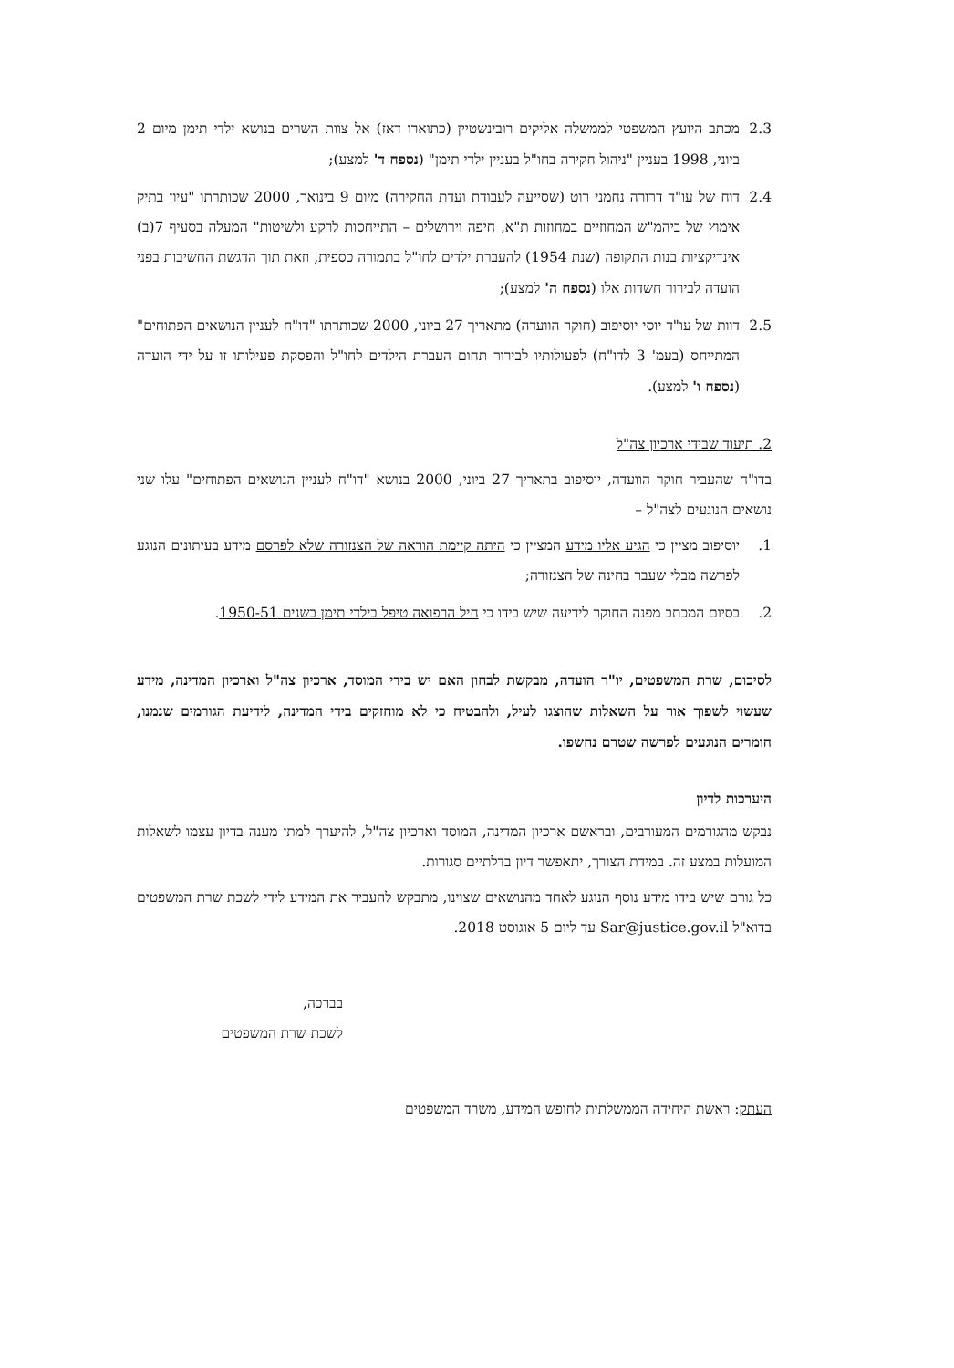2.3 מכתב היועץ המשפטי לממשלה אליקים רובינשטיין (כתוארו דאז) אל צוות השרים בנושא ילדי תימן מיום 2 ביוני, 1998 בעניין "ניהול חקירה בחו"ל בעניין ילדי תימן" (נספח ד' למצע);
2.4 דוח של עו"ד דרורה נחמני רוט (שסייעה לעבודת ועדת החקירה) מיום 9 בינואר, 2000 שכותרתו "עיון בתיק אימוץ של ביהמ"ש המחוזיים במחוזות ת"א, חיפה וירושלים – התייחסות לרקע ולשיטות" המעלה בסעיף 7(ב) אינדיקציות בנות התקופה (שנת 1954) להעברת ילדים לחו"ל בתמורה כספית, וזאת תוך הדגשת החשיבות בפני הועדה לבירור חשדות אלו (נספח ה' למצע);
2.5 דוות של עו"ד יוסי יוסיפוב (חוקר הוועדה) מתאריך 27 ביוני, 2000 שכותרתו "דו"ח לעניין הנושאים הפתוחים" המתייחס (בעמ' 3 לדו"ח) לפעולותיו לבירור תחום העברת הילדים לחו"ל והפסקת פעילותו זו על ידי הועדה (נספח ו' למצע).
2. תיעוד שבידי ארכיון צה"ל
בדו"ח שהעביר חוקר הוועדה, יוסיפוב בתאריך 27 ביוני, 2000 בנושא "דו"ח לעניין הנושאים הפתוחים" עלו שני נושאים הנוגעים לצה"ל –
1. יוסיפוב מציין כי הגיע אליו מידע המציין כי היתה קיימת הוראה של הצנזורה שלא לפרסם מידע בעיתונים הנוגע לפרשה מבלי שעבר בחינה של הצנזורה;
2. בסיום המכתב מפנה החוקר לידיעה שיש בידו כי חיל הרפואה טיפל בילדי תימן בשנים 1950-51.
לסיכום, שרת המשפטים, יו"ר הועדה, מבקשת לבחון האם יש בידי המוסד, ארכיון צה"ל וארכיון המדינה, מידע שעשוי לשפוך אור על השאלות שהוצגו לעיל, ולהבטיח כי לא מוחזקים בידי המדינה, לידיעת הגורמים שנמנו, חומרים הנוגעים לפרשה שטרם נחשפו.
היערכות לדיון
נבקש מהגורמים המעורבים, ובראשם ארכיון המדינה, המוסד וארכיון צה"ל, להיערך למתן מענה בדיון עצמו לשאלות המועלות במצע זה. במידת הצורך, יתאפשר דיון בדלתיים סגורות.
כל גורם שיש בידו מידע נוסף הנוגע לאחד מהנושאים שצוינו, מתבקש להעביר את המידע לידי לשכת שרת המשפטים בדוא"ל Sar@justice.gov.il עד ליום 5 אוגוסט 2018.
בברכה,
לשכת שרת המשפטים
העתק: ראשת היחידה הממשלתית לחופש המידע, משרד המשפטים